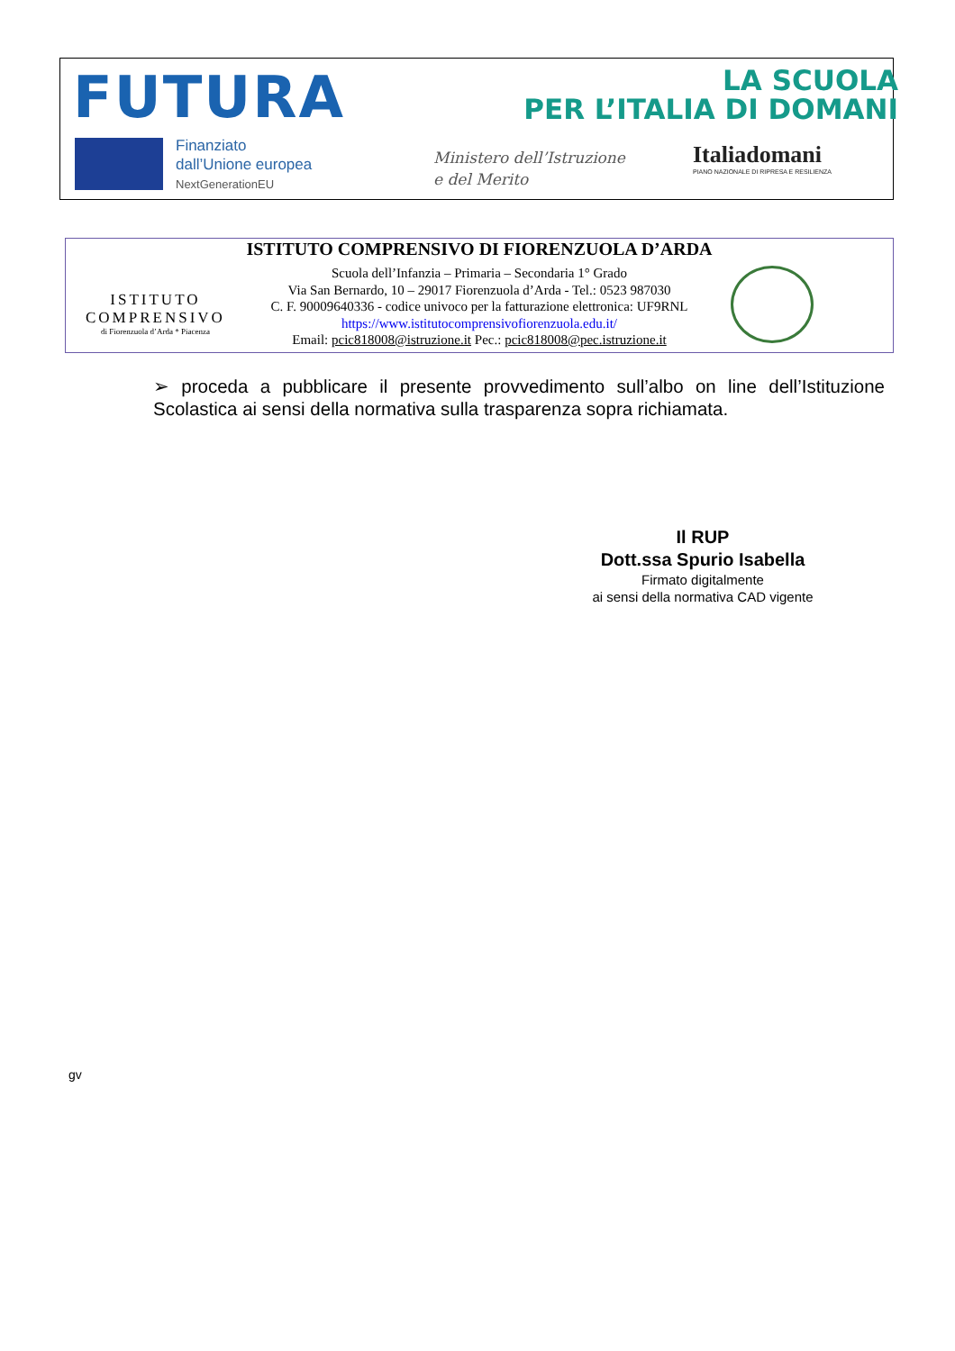FUTURA
LA SCUOLA
PER L’ITALIA DI DOMANI
Finanziato
dall’Unione europea
NextGenerationEU
Ministero dell’Istruzione
e del Merito
Italiadomani
PIANO NAZIONALE DI RIPRESA E RESILIENZA
ISTITUTO COMPRENSIVO DI FIORENZUOLA D’ARDA
ISTITUTO
COMPRENSIVO
di Fiorenzuola d’Arda * Piacenza
Scuola dell’Infanzia – Primaria – Secondaria 1° Grado
Via San Bernardo, 10 – 29017 Fiorenzuola d’Arda - Tel.: 0523 987030
C. F. 90009640336 - codice univoco per la fatturazione elettronica: UF9RNL
https://www.istitutocomprensivofiorenzuola.edu.it/
Email: pcic818008@istruzione.it Pec.: pcic818008@pec.istruzione.it
➢ proceda a pubblicare il presente provvedimento sull’albo on line dell’Istituzione Scolastica ai sensi della normativa sulla trasparenza sopra richiamata.
Il RUP
Dott.ssa Spurio Isabella
Firmato digitalmente
ai sensi della normativa CAD vigente
gv